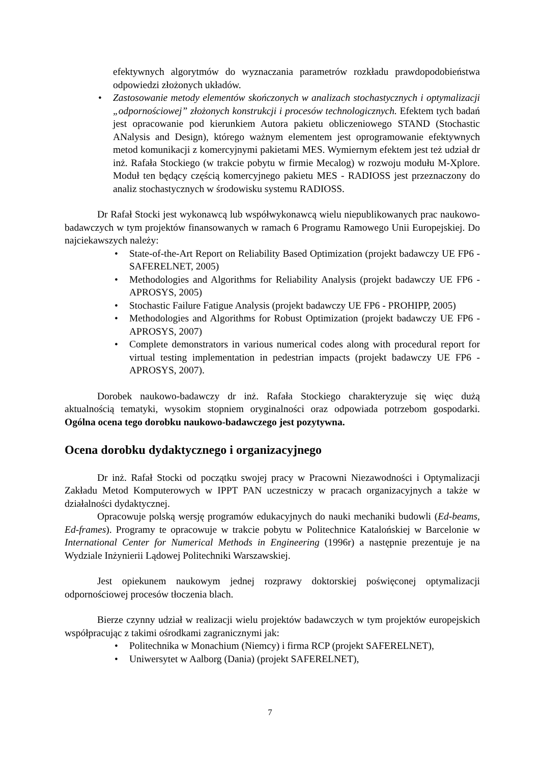efektywnych algorytmów do wyznaczania parametrów rozkładu prawdopodobieństwa odpowiedzi złożonych układów.
• Zastosowanie metody elementów skończonych w analizach stochastycznych i optymalizacji „odpornościowej” złożonych konstrukcji i procesów technologicznych. Efektem tych badań jest opracowanie pod kierunkiem Autora pakietu obliczeniowego STAND (Stochastic ANalysis and Design), którego ważnym elementem jest oprogramowanie efektywnych metod komunikacji z komercyjnymi pakietami MES. Wymiernym efektem jest też udział dr inż. Rafała Stockiego (w trakcie pobytu w firmie Mecalog) w rozwoju modułu M-Xplore. Moduł ten będący częścią komercyjnego pakietu MES - RADIOSS jest przeznaczony do analiz stochastycznych w środowisku systemu RADIOSS.
Dr Rafał Stocki jest wykonawcą lub współwykonawcą wielu niepublikowanych prac naukowo-badawczych w tym projektów finansowanych w ramach 6 Programu Ramowego Unii Europejskiej. Do najciekawszych należy:
• State-of-the-Art Report on Reliability Based Optimization (projekt badawczy UE FP6 - SAFERELNET, 2005)
• Methodologies and Algorithms for Reliability Analysis (projekt badawczy UE FP6 - APROSYS, 2005)
• Stochastic Failure Fatigue Analysis (projekt badawczy UE FP6 - PROHIPP, 2005)
• Methodologies and Algorithms for Robust Optimization (projekt badawczy UE FP6 - APROSYS, 2007)
• Complete demonstrators in various numerical codes along with procedural report for virtual testing implementation in pedestrian impacts (projekt badawczy UE FP6 - APROSYS, 2007).
Dorobek naukowo-badawczy dr inż. Rafała Stockiego charakteryzuje się więc dużą aktualnością tematyki, wysokim stopniem oryginalności oraz odpowiada potrzebom gospodarki. Ogólna ocena tego dorobku naukowo-badawczego jest pozytywna.
Ocena dorobku dydaktycznego i organizacyjnego
Dr inż. Rafał Stocki od początku swojej pracy w Pracowni Niezawodności i Optymalizacji Zakładu Metod Komputerowych w IPPT PAN uczestniczy w pracach organizacyjnych a także w działalności dydaktycznej.
Opracowuje polską wersję programów edukacyjnych do nauki mechaniki budowli (Ed-beams, Ed-frames). Programy te opracowuje w trakcie pobytu w Politechnice Katalońskiej w Barcelonie w International Center for Numerical Methods in Engineering (1996r) a następnie prezentuje je na Wydziale Inżynierii Lądowej Politechniki Warszawskiej.
Jest opiekunem naukowym jednej rozprawy doktorskiej poświęconej optymalizacji odpornościowej procesów tłoczenia blach.
Bierze czynny udział w realizacji wielu projektów badawczych w tym projektów europejskich współpracując z takimi ośrodkami zagranicznymi jak:
• Politechnika w Monachium (Niemcy) i firma RCP (projekt SAFERELNET),
• Uniwersytet w Aalborg (Dania) (projekt SAFERELNET),
7